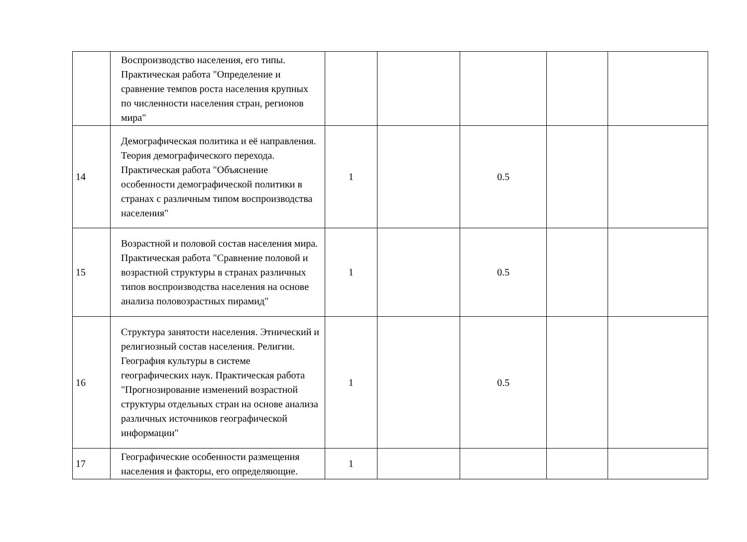| | Воспроизводство населения, его типы. Практическая работа "Определение и сравнение темпов роста населения крупных по численности населения стран, регионов мира" | | | | | |
| 14 | Демографическая политика и её направления. Теория демографического перехода. Практическая работа "Объяснение особенности демографической политики в странах с различным типом воспроизводства населения" | 1 | | 0.5 | | |
| 15 | Возрастной и половой состав населения мира. Практическая работа "Сравнение половой и возрастной структуры в странах различных типов воспроизводства населения на основе анализа половозрастных пирамид" | 1 | | 0.5 | | |
| 16 | Структура занятости населения. Этнический и религиозный состав населения. Религии. География культуры в системе географических наук. Практическая работа "Прогнозирование изменений возрастной структуры отдельных стран на основе анализа различных источников географической информации" | 1 | | 0.5 | | |
| 17 | Географические особенности размещения населения и факторы, его определяющие. | 1 | | | | |